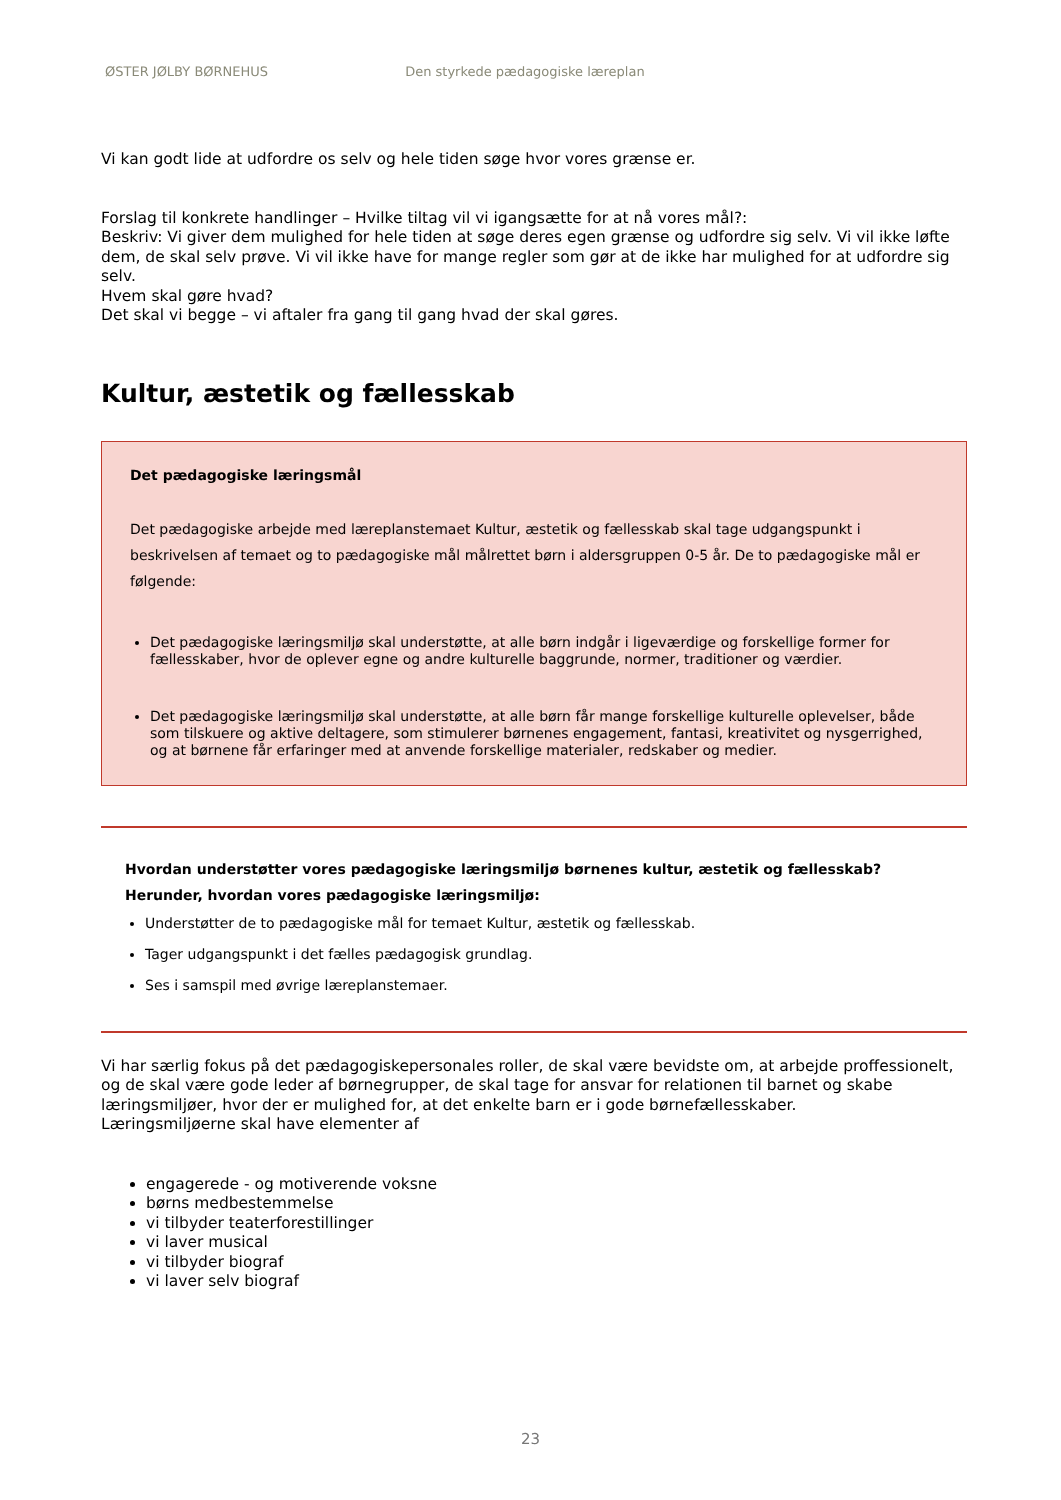ØSTER JØLBY BØRNEHUS Den styrkede pædagogiske læreplan
Vi kan godt lide at udfordre os selv og hele tiden søge hvor vores grænse er.
Forslag til konkrete handlinger – Hvilke tiltag vil vi igangsætte for at nå vores mål?:
Beskriv: Vi giver dem mulighed for hele tiden at søge deres egen grænse og udfordre sig selv. Vi vil ikke løfte dem, de skal selv prøve. Vi vil ikke have for mange regler som gør at de ikke har mulighed for at udfordre sig selv.
Hvem skal gøre hvad?
Det skal vi begge – vi aftaler fra gang til gang hvad der skal gøres.
Kultur, æstetik og fællesskab
Det pædagogiske læringsmål
Det pædagogiske arbejde med læreplanstemaet Kultur, æstetik og fællesskab skal tage udgangspunkt i beskrivelsen af temaet og to pædagogiske mål målrettet børn i aldersgruppen 0-5 år. De to pædagogiske mål er følgende:
Det pædagogiske læringsmiljø skal understøtte, at alle børn indgår i ligeværdige og forskellige former for fællesskaber, hvor de oplever egne og andre kulturelle baggrunde, normer, traditioner og værdier.
Det pædagogiske læringsmiljø skal understøtte, at alle børn får mange forskellige kulturelle oplevelser, både som tilskuere og aktive deltagere, som stimulerer børnenes engagement, fantasi, kreativitet og nysgerrighed, og at børnene får erfaringer med at anvende forskellige materialer, redskaber og medier.
Hvordan understøtter vores pædagogiske læringsmiljø børnenes kultur, æstetik og fællesskab?
Herunder, hvordan vores pædagogiske læringsmiljø:
Understøtter de to pædagogiske mål for temaet Kultur, æstetik og fællesskab.
Tager udgangspunkt i det fælles pædagogisk grundlag.
Ses i samspil med øvrige læreplanstemaer.
Vi har særlig fokus på det pædagogiskepersonales roller, de skal være bevidste om, at arbejde proffessionelt, og de skal være gode leder af børnegrupper, de skal tage for ansvar for relationen til barnet og skabe læringsmiljøer, hvor der er mulighed for, at det enkelte barn er i gode børnefællesskaber.
Læringsmiljøerne skal have elementer af
engagerede - og motiverende voksne
børns medbestemmelse
vi tilbyder teaterforestillinger
vi laver musical
vi tilbyder biograf
vi laver selv biograf
23